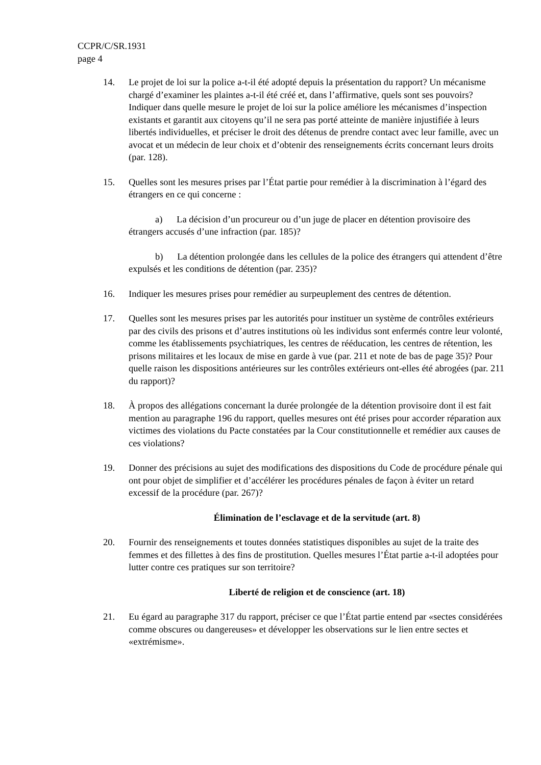CCPR/C/SR.1931
page 4
14. Le projet de loi sur la police a-t-il été adopté depuis la présentation du rapport? Un mécanisme chargé d’examiner les plaintes a-t-il été créé et, dans l’affirmative, quels sont ses pouvoirs? Indiquer dans quelle mesure le projet de loi sur la police améliore les mécanismes d’inspection existants et garantit aux citoyens qu’il ne sera pas porté atteinte de manière injustifiée à leurs libertés individuelles, et préciser le droit des détenus de prendre contact avec leur famille, avec un avocat et un médecin de leur choix et d’obtenir des renseignements écrits concernant leurs droits (par. 128).
15. Quelles sont les mesures prises par l’État partie pour remédier à la discrimination à l’égard des étrangers en ce qui concerne :
a) La décision d’un procureur ou d’un juge de placer en détention provisoire des étrangers accusés d’une infraction (par. 185)?
b) La détention prolongée dans les cellules de la police des étrangers qui attendent d’être expulsés et les conditions de détention (par. 235)?
16. Indiquer les mesures prises pour remédier au surpeuplement des centres de détention.
17. Quelles sont les mesures prises par les autorités pour instituer un système de contrôles extérieurs par des civils des prisons et d’autres institutions où les individus sont enfermés contre leur volonté, comme les établissements psychiatriques, les centres de rééducation, les centres de rétention, les prisons militaires et les locaux de mise en garde à vue (par. 211 et note de bas de page 35)? Pour quelle raison les dispositions antérieures sur les contrôles extérieurs ont-elles été abrogées (par. 211 du rapport)?
18. À propos des allégations concernant la durée prolongée de la détention provisoire dont il est fait mention au paragraphe 196 du rapport, quelles mesures ont été prises pour accorder réparation aux victimes des violations du Pacte constatées par la Cour constitutionnelle et remédier aux causes de ces violations?
19. Donner des précisions au sujet des modifications des dispositions du Code de procédure pénale qui ont pour objet de simplifier et d’accélérer les procédures pénales de façon à éviter un retard excessif de la procédure (par. 267)?
Élimination de l’esclavage et de la servitude (art. 8)
20. Fournir des renseignements et toutes données statistiques disponibles au sujet de la traite des femmes et des fillettes à des fins de prostitution. Quelles mesures l’État partie a-t-il adoptées pour lutter contre ces pratiques sur son territoire?
Liberté de religion et de conscience (art. 18)
21. Eu égard au paragraphe 317 du rapport, préciser ce que l’État partie entend par «sectes considérées comme obscures ou dangereuses» et développer les observations sur le lien entre sectes et «extrémisme».